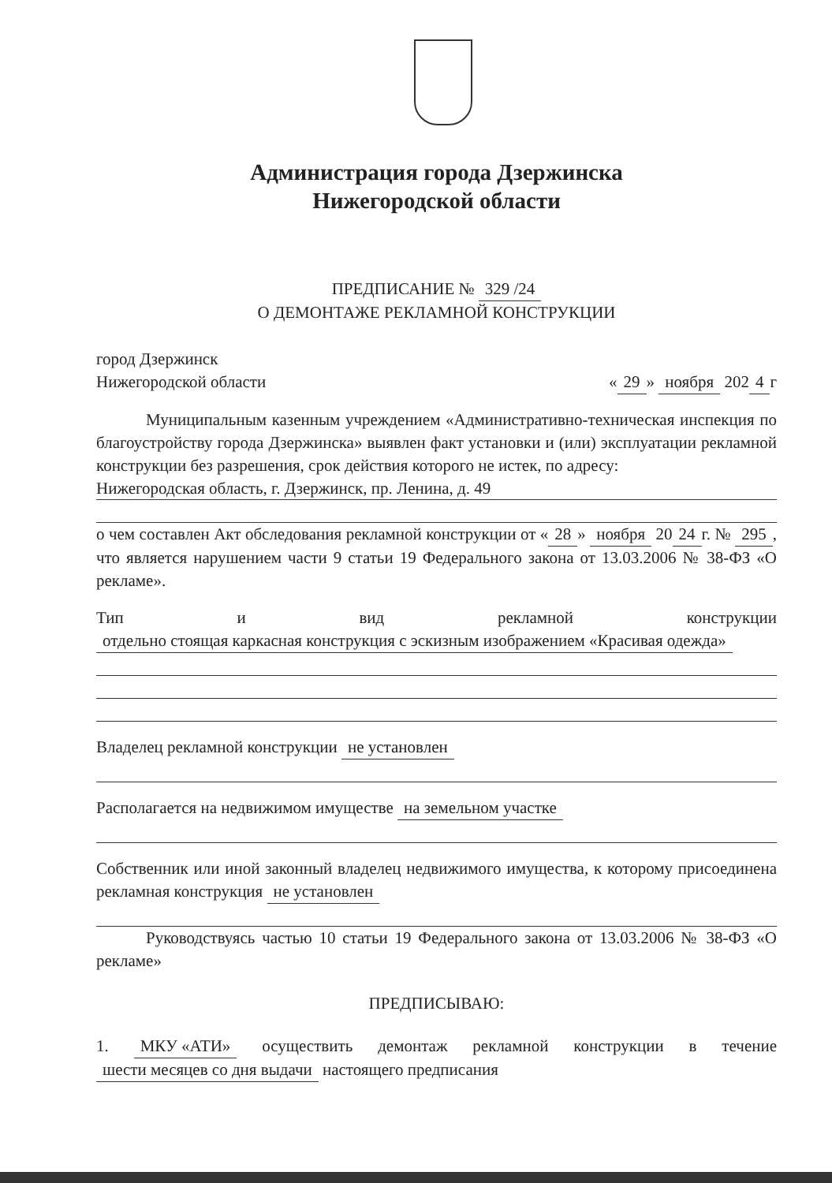Администрация города Дзержинска
Нижегородской области
ПРЕДПИСАНИЕ № 329 /24
О ДЕМОНТАЖЕ РЕКЛАМНОЙ КОНСТРУКЦИИ
город Дзержинск
Нижегородской области « 29 » ноября 202 4 г
   Муниципальным казенным учреждением «Административно-техническая инспекция по благоустройству города Дзержинска» выявлен факт установки и (или) эксплуатации рекламной конструкции без разрешения, срок действия которого не истек, по адресу:
Нижегородская область, г. Дзержинск, пр. Ленина, д. 49
о чем составлен Акт обследования рекламной конструкции от « 28 » ноября 20 24 г. № 295, что является нарушением части 9 статьи 19 Федерального закона от 13.03.2006 № 38-ФЗ «О рекламе».
Тип и вид рекламной конструкции отдельно стоящая каркасная конструкция с эскизным изображением «Красивая одежда»
Владелец рекламной конструкции не установлен
Располагается на недвижимом имуществе на земельном участке
Собственник или иной законный владелец недвижимого имущества, к которому присоединена рекламная конструкция не установлен
   Руководствуясь частью 10 статьи 19 Федерального закона от 13.03.2006 № 38-ФЗ «О рекламе»
ПРЕДПИСЫВАЮ:
1. МКУ «АТИ» осуществить демонтаж рекламной конструкции в течение шести месяцев со дня выдачи настоящего предписания